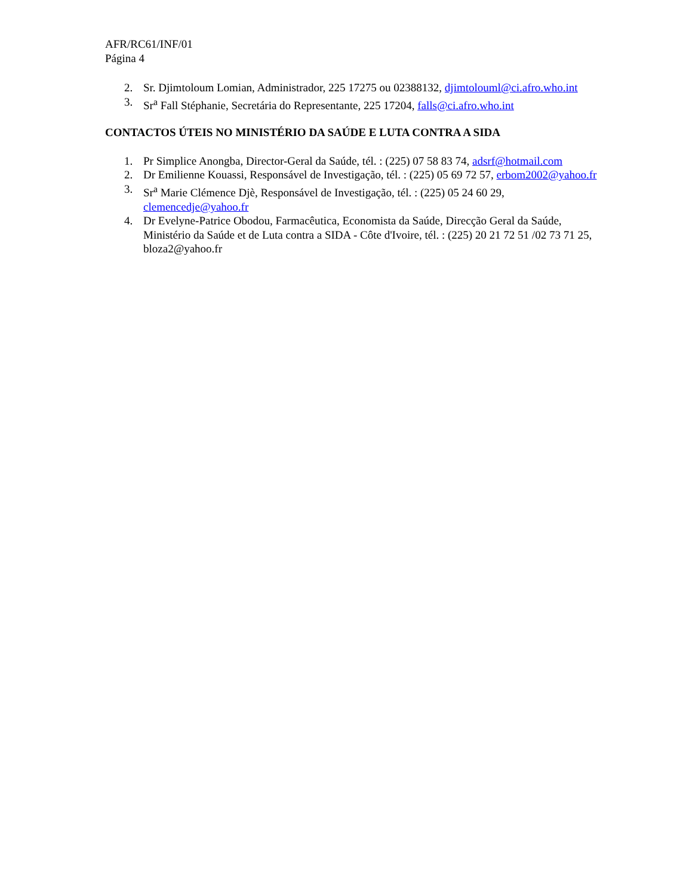AFR/RC61/INF/01
Página 4
2. Sr. Djimtoloum Lomian, Administrador, 225 17275 ou 02388132, djimtolouml@ci.afro.who.int
3. Sr<sup>a</sup> Fall Stéphanie, Secretária do Representante, 225 17204, falls@ci.afro.who.int
CONTACTOS ÚTEIS NO MINISTÉRIO DA SAÚDE E LUTA CONTRA A SIDA
1. Pr Simplice Anongba, Director-Geral da Saúde, tél. : (225) 07 58 83 74, adsrf@hotmail.com
2. Dr Emilienne Kouassi, Responsável de Investigação, tél. : (225) 05 69 72 57, erbom2002@yahoo.fr
3. Sr<sup>a</sup> Marie Clémence Djè, Responsável de Investigação, tél. : (225) 05 24 60 29, clemencedje@yahoo.fr
4. Dr Evelyne-Patrice Obodou, Farmacêutica, Economista da Saúde, Direcção Geral da Saúde, Ministério da Saúde et de Luta contra a SIDA - Côte d'Ivoire, tél. : (225) 20 21 72 51 /02 73 71 25, bloza2@yahoo.fr